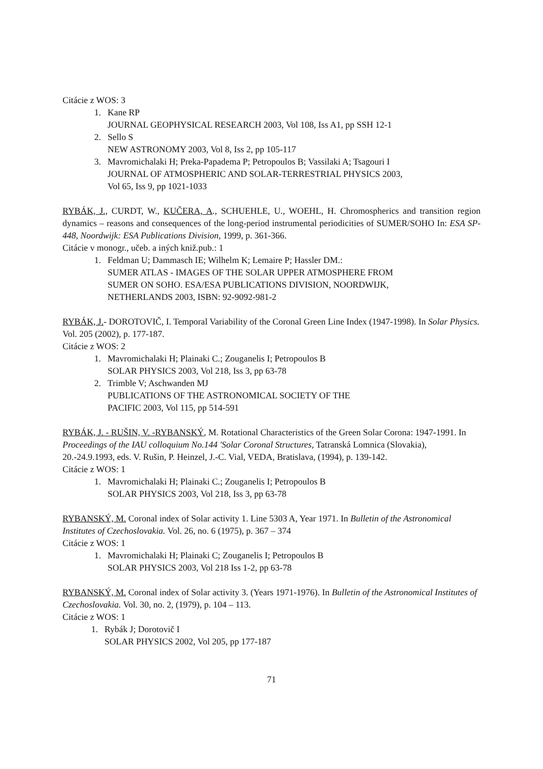Citácie z WOS: 3
1. Kane RP
JOURNAL GEOPHYSICAL RESEARCH 2003, Vol 108, Iss A1, pp SSH 12-1
2. Sello S
NEW ASTRONOMY 2003, Vol 8, Iss 2, pp 105-117
3. Mavromichalaki H; Preka-Papadema P; Petropoulos B; Vassilaki A; Tsagouri I
JOURNAL OF ATMOSPHERIC AND SOLAR-TERRESTRIAL PHYSICS 2003,
Vol 65, Iss 9, pp 1021-1033
RYBÁK, J., CURDT, W., KUČERA, A., SCHUEHLE, U., WOEHL, H. Chromospherics and transition region dynamics – reasons and consequences of the long-period instrumental periodicities of SUMER/SOHO In: ESA SP-448, Noordwijk: ESA Publications Division, 1999, p. 361-366.
Citácie v monogr., učeb. a iných kniž.pub.: 1
1. Feldman U; Dammasch IE; Wilhelm K; Lemaire P; Hassler DM.:
SUMER ATLAS - IMAGES OF THE SOLAR UPPER ATMOSPHERE FROM
SUMER ON SOHO. ESA/ESA PUBLICATIONS DIVISION, NOORDWIJK,
NETHERLANDS 2003, ISBN: 92-9092-981-2
RYBÁK, J.- DOROTOVIČ, I. Temporal Variability of the Coronal Green Line Index (1947-1998). In Solar Physics. Vol. 205 (2002), p. 177-187.
Citácie z WOS: 2
1. Mavromichalaki H; Plainaki C.; Zouganelis I; Petropoulos B
SOLAR PHYSICS 2003, Vol 218, Iss 3, pp 63-78
2. Trimble V; Aschwanden MJ
PUBLICATIONS OF THE ASTRONOMICAL SOCIETY OF THE
PACIFIC 2003, Vol 115, pp 514-591
RYBÁK, J. - RUŠIN, V. -RYBANSKÝ, M. Rotational Characteristics of the Green Solar Corona: 1947-1991. In Proceedings of the IAU colloquium No.144 'Solar Coronal Structures, Tatranská Lomnica (Slovakia), 20.-24.9.1993, eds. V. Rušin, P. Heinzel, J.-C. Vial, VEDA, Bratislava, (1994), p. 139-142.
Citácie z WOS: 1
1. Mavromichalaki H; Plainaki C.; Zouganelis I; Petropoulos B
SOLAR PHYSICS 2003, Vol 218, Iss 3, pp 63-78
RYBANSKÝ, M. Coronal index of Solar activity 1. Line 5303 A, Year 1971. In Bulletin of the Astronomical Institutes of Czechoslovakia. Vol. 26, no. 6 (1975), p. 367 – 374
Citácie z WOS: 1
1. Mavromichalaki H; Plainaki C; Zouganelis I; Petropoulos B
SOLAR PHYSICS 2003, Vol 218 Iss 1-2, pp 63-78
RYBANSKÝ, M. Coronal index of Solar activity 3. (Years 1971-1976). In Bulletin of the Astronomical Institutes of Czechoslovakia. Vol. 30, no. 2, (1979), p. 104 – 113.
Citácie z WOS: 1
1. Rybák J; Dorotovič I
SOLAR PHYSICS 2002, Vol 205, pp 177-187
71